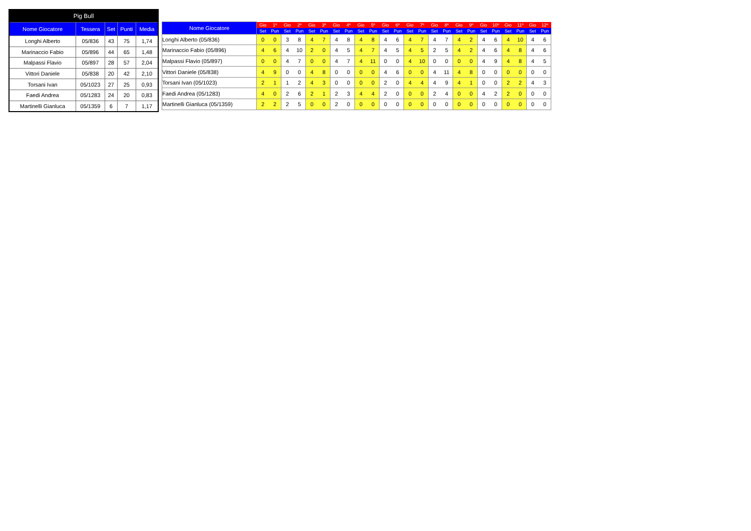| Pig Bull | | | | |
| Nome Giocatore | Tessera | Set | Punti | Media |
| Longhi Alberto | 05/836 | 43 | 75 | 1,74 |
| Marinaccio Fabio | 05/896 | 44 | 65 | 1,48 |
| Malpassi Flavio | 05/897 | 28 | 57 | 2,04 |
| Vittori Daniele | 05/838 | 20 | 42 | 2,10 |
| Torsani Ivan | 05/1023 | 27 | 25 | 0,93 |
| Faedi Andrea | 05/1283 | 24 | 20 | 0,83 |
| Martinelli Gianluca | 05/1359 | 6 | 7 | 1,17 |
| Nome Giocatore | Gio | 1º | Gio | 2º | Gio | 3º | Gio | 4º | Gio | 5º | Gio | 6º | Gio | 7º | Gio | 8º | Gio | 9º | Gio | 10º | Gio | 11º | Gio | 12º |
| --- | --- | --- | --- | --- | --- | --- | --- | --- | --- | --- | --- | --- | --- | --- | --- | --- | --- | --- | --- | --- | --- | --- | --- | --- |
| | Set | Pun | Set | Pun | Set | Pun | Set | Pun | Set | Pun | Set | Pun | Set | Pun | Set | Pun | Set | Pun | Set | Pun | Set | Pun | Set | Pun |
| Longhi Alberto (05/836) | 0 | 0 | 3 | 8 | 4 | 7 | 4 | 8 | 4 | 8 | 4 | 6 | 4 | 7 | 4 | 7 | 4 | 2 | 4 | 6 | 4 | 10 | 4 | 6 |
| Marinaccio Fabio (05/896) | 4 | 6 | 4 | 10 | 2 | 0 | 4 | 5 | 4 | 7 | 4 | 5 | 4 | 5 | 2 | 5 | 4 | 2 | 4 | 6 | 4 | 8 | 4 | 6 |
| Malpassi Flavio (05/897) | 0 | 0 | 4 | 7 | 0 | 0 | 4 | 7 | 4 | 11 | 0 | 0 | 4 | 10 | 0 | 0 | 0 | 0 | 4 | 9 | 4 | 8 | 4 | 5 |
| Vittori Daniele (05/838) | 4 | 9 | 0 | 0 | 4 | 8 | 0 | 0 | 0 | 0 | 4 | 6 | 0 | 0 | 4 | 11 | 4 | 8 | 0 | 0 | 0 | 0 | 0 | 0 |
| Torsani Ivan (05/1023) | 2 | 1 | 1 | 2 | 4 | 3 | 0 | 0 | 0 | 0 | 2 | 0 | 4 | 4 | 4 | 9 | 4 | 1 | 0 | 0 | 2 | 2 | 4 | 3 |
| Faedi Andrea (05/1283) | 4 | 0 | 2 | 6 | 2 | 1 | 2 | 3 | 4 | 4 | 2 | 0 | 0 | 0 | 2 | 4 | 0 | 0 | 4 | 2 | 2 | 0 | 0 | 0 |
| Martinelli Gianluca (05/1359) | 2 | 2 | 2 | 5 | 0 | 0 | 2 | 0 | 0 | 0 | 0 | 0 | 0 | 0 | 0 | 0 | 0 | 0 | 0 | 0 | 0 | 0 | 0 | 0 |